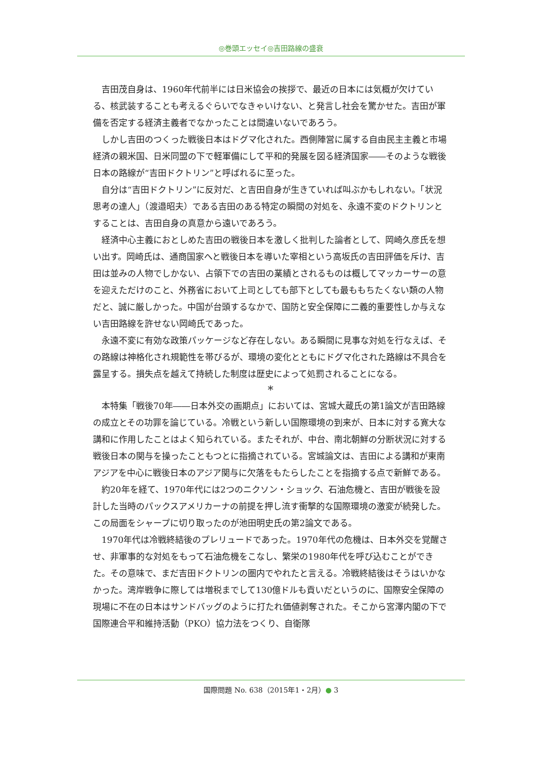◎巻頭エッセイ◎吉田路線の盛衰
吉田茂自身は、1960年代前半には日米協会の挨拶で、最近の日本には気概が欠けている、核武装することも考えるぐらいでなきゃいけない、と発言し社会を驚かせた。吉田が軍備を否定する経済主義者でなかったことは間違いないであろう。
しかし吉田のつくった戦後日本はドグマ化された。西側陣営に属する自由民主主義と市場経済の親米国、日米同盟の下で軽軍備にして平和的発展を図る経済国家――そのような戦後日本の路線が“吉田ドクトリン”と呼ばれるに至った。
自分は“吉田ドクトリン”に反対だ、と吉田自身が生きていれば叫ぶかもしれない。「状況思考の達人」（渡邉昭夫）である吉田のある特定の瞬間の対処を、永遠不変のドクトリンとすることは、吉田自身の真意から遠いであろう。
経済中心主義におとしめた吉田の戦後日本を激しく批判した論者として、岡崎久彦氏を想い出す。岡崎氏は、通商国家へと戦後日本を導いた宰相という高坂氏の吉田評価を斥け、吉田は並みの人物でしかない、占領下での吉田の業績とされるものは概してマッカーサーの意を迎えただけのこと、外務省において上司としても部下としても最ももちたくない類の人物だと、誠に厳しかった。中国が台頭するなかで、国防と安全保障に二義的重要性しか与えない吉田路線を許せない岡崎氏であった。
永遠不変に有効な政策パッケージなど存在しない。ある瞬間に見事な対処を行なえば、その路線は神格化され規範性を帯びるが、環境の変化とともにドグマ化された路線は不具合を露呈する。損失点を越えて持続した制度は歴史によって処罰されることになる。
*
本特集「戦後70年――日本外交の画期点」においては、宮城大蔵氏の第1論文が吉田路線の成立とその功罪を論じている。冷戦という新しい国際環境の到来が、日本に対する寛大な講和に作用したことはよく知られている。またそれが、中台、南北朝鮮の分断状況に対する戦後日本の関与を操ったこともつとに指摘されている。宮城論文は、吉田による講和が東南アジアを中心に戦後日本のアジア関与に欠落をもたらしたことを指摘する点で新鮮である。
約20年を経て、1970年代には2つのニクソン・ショック、石油危機と、吉田が戦後を設計した当時のパックスアメリカーナの前提を押し流す衝撃的な国際環境の激変が続発した。この局面をシャープに切り取ったのが池田明史氏の第2論文である。
1970年代は冷戦終結後のプレリュードであった。1970年代の危機は、日本外交を覚醒させ、非軍事的な対処をもって石油危機をこなし、繁栄の1980年代を呼び込むことができた。その意味で、まだ吉田ドクトリンの圏内でやれたと言える。冷戦終結後はそうはいかなかった。湾岸戦争に際しては増税までして130億ドルも貢いだというのに、国際安全保障の現場に不在の日本はサンドバッグのように打たれ価値剥奪された。そこから宮澤内閣の下で国際連合平和維持活動（PKO）協力法をつくり、自衛隊
国際問題 No. 638（2015年1・2月）● 3